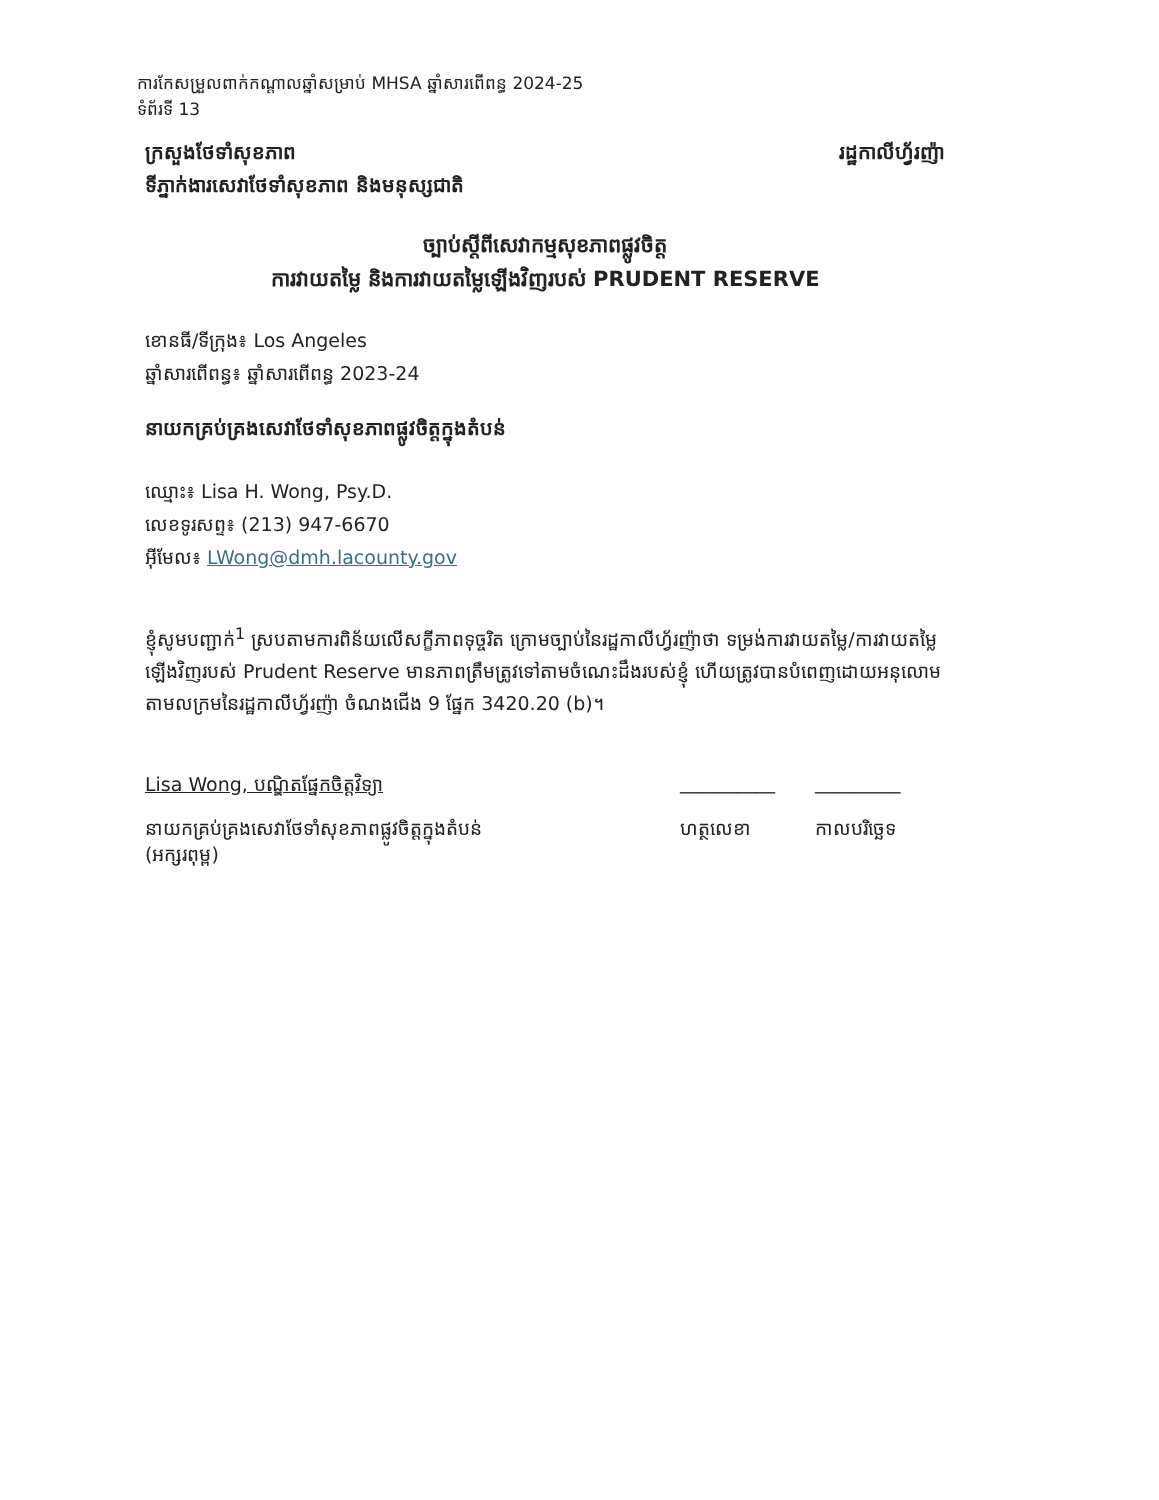ការកែសម្រួលពាក់កណ្ដាលឆ្នាំសម្រាប់ MHSA ឆ្នាំសារពើពន្ធ 2024-25
ទំព័រទី 13
ក្រសួងថែទាំសុខភាព រដ្ឋកាលីហ្វ័រញ៉ា
ទីភ្នាក់ងារសេវាថែទាំសុខភាព និងមនុស្សជាតិ
ច្បាប់ស្ដីពីសេវាកម្មសុខភាពផ្លូវចិត្ត
ការវាយតម្លៃ និងការវាយតម្លៃឡើងវិញរបស់ PRUDENT RESERVE
ខោនធី/ទីក្រុង៖ Los Angeles
ឆ្នាំសារពើពន្ធ៖ ឆ្នាំសារពើពន្ធ 2023-24
នាយកគ្រប់គ្រងសេវាថែទាំសុខភាពផ្លូវចិត្តក្នុងតំបន់
ឈ្មោះ៖ Lisa H. Wong, Psy.D.
លេខទូរសព្ទ៖ (213) 947-6670
អ៊ីមែល៖ LWong@dmh.lacounty.gov
ខ្ញុំសូមបញ្ជាក់<sup>1</sup> ស្របតាមការពិន័យលើសក្ខីភាពទុច្ចរិត ក្រោមច្បាប់នៃរដ្ឋកាលីហ្វ័រញ៉ាថា ទម្រង់ការវាយតម្លៃ/ការវាយតម្លៃឡើងវិញរបស់ Prudent Reserve មានភាពត្រឹមត្រូវទៅតាមចំណេះដឹងរបស់ខ្ញុំ ហើយត្រូវបានបំពេញដោយអនុលោមតាមលក្រមនៃរដ្ឋកាលីហ្វ័រញ៉ា ចំណងជើង 9 ផ្នែក 3420.20 (b)។
Lisa Wong, បណ្ឌិតផ្នែកចិត្តវិទ្យា __________ _________
នាយកគ្រប់គ្រងសេវាថែទាំសុខភាពផ្លូវចិត្តក្នុងតំបន់
(អក្សរពុម្ព) ហត្ថលេខា កាលបរិច្ឆេទ